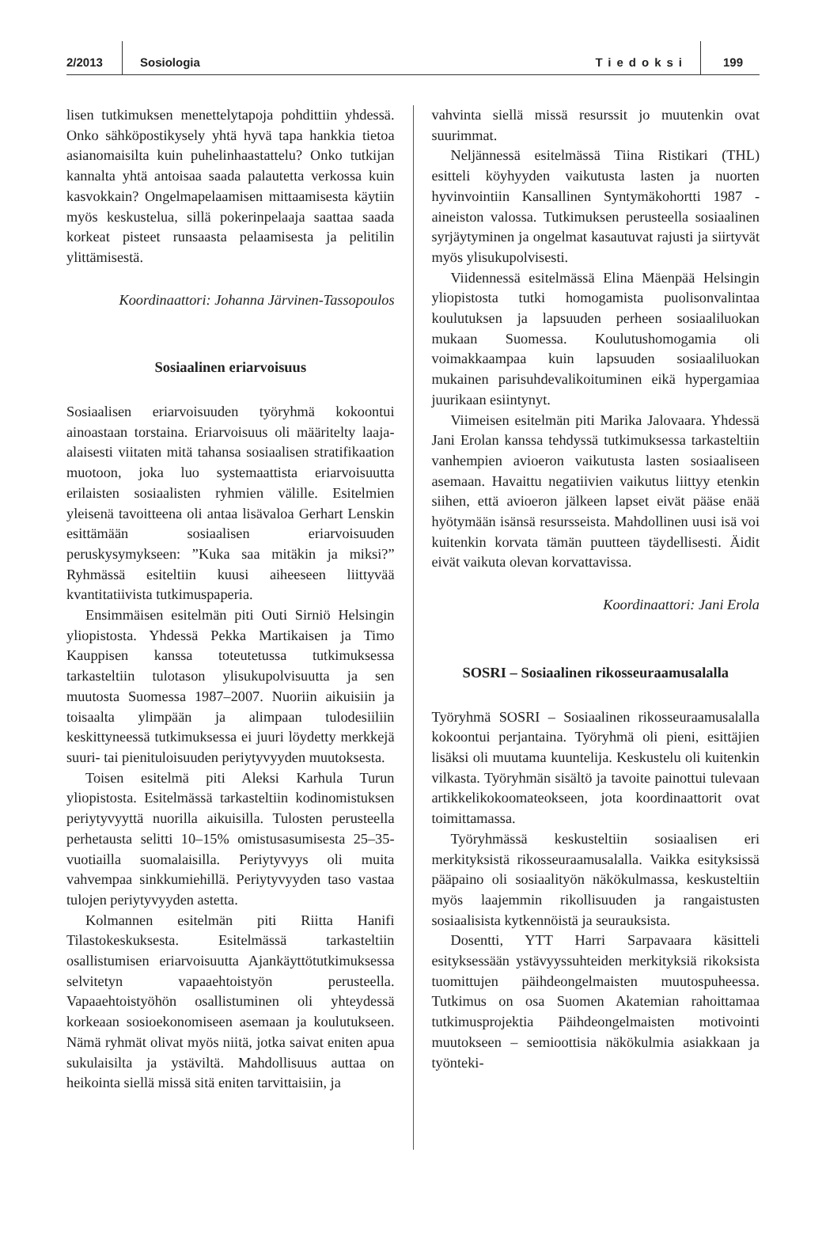2/2013 Sosiologia Tiedoksi 199
lisen tutkimuksen menettelytapoja pohdittiin yhdessä. Onko sähköpostikysely yhtä hyvä tapa hankkia tietoa asianomaisilta kuin puhelinhaastattelu? Onko tutkijan kannalta yhtä antoisaa saada palautetta verkossa kuin kasvokkain? Ongelmapelaamisen mittaamisesta käytiin myös keskustelua, sillä pokerinpelaaja saattaa saada korkeat pisteet runsaasta pelaamisesta ja pelitilin ylittämisestä.
Koordinaattori: Johanna Järvinen-Tassopoulos
Sosiaalinen eriarvoisuus
Sosiaalisen eriarvoisuuden työryhmä kokoontui ainoastaan torstaina. Eriarvoisuus oli määritelty laaja-alaisesti viitaten mitä tahansa sosiaalisen stratifikaation muotoon, joka luo systemaattista eriarvoisuutta erilaisten sosiaalisten ryhmien välille. Esitelmien yleisenä tavoitteena oli antaa lisävaloa Gerhart Lenskin esittämään sosiaalisen eriarvoisuuden peruskysymykseen: ”Kuka saa mitäkin ja miksi?” Ryhmässä esiteltiin kuusi aiheeseen liittyvää kvantitatiivista tutkimuspaperia.
Ensimmäisen esitelmän piti Outi Sirniö Helsingin yliopistosta. Yhdessä Pekka Martikaisen ja Timo Kauppisen kanssa toteutetussa tutkimuksessa tarkasteltiin tulotason ylisukupolvisuutta ja sen muutosta Suomessa 1987–2007. Nuoriin aikuisiin ja toisaalta ylimpään ja alimpaan tulodesiiliin keskittyneessä tutkimuksessa ei juuri löydetty merkkejä suuri- tai pienituloisuuden periytyvyyden muutoksesta.
Toisen esitelmä piti Aleksi Karhula Turun yliopistosta. Esitelmässä tarkasteltiin kodinomistuksen periytyvyyttä nuorilla aikuisilla. Tulosten perusteella perhetausta selitti 10–15% omistusasumisesta 25–35-vuotiailla suomalaisilla. Periytyvyys oli muita vahvempaa sinkkumiehillä. Periytyvyyden taso vastaa tulojen periytyvyyden astetta.
Kolmannen esitelmän piti Riitta Hanifi Tilastokeskuksesta. Esitelmässä tarkasteltiin osallistumisen eriarvoisuutta Ajankäyttötutkimuksessa selvitetyn vapaaehtoistyön perusteella. Vapaaehtoistyöhön osallistuminen oli yhteydessä korkeaan sosioekonomiseen asemaan ja koulutukseen. Nämä ryhmät olivat myös niitä, jotka saivat eniten apua sukulaisilta ja ystäviltä. Mahdollisuus auttaa on heikointa siellä missä sitä eniten tarvittaisiin, ja
vahvinta siellä missä resurssit jo muutenkin ovat suurimmat.
Neljännessä esitelmässä Tiina Ristikari (THL) esitteli köyhyyden vaikutusta lasten ja nuorten hyvinvointiin Kansallinen Syntymäkohortti 1987 -aineiston valossa. Tutkimuksen perusteella sosiaalinen syrjäytyminen ja ongelmat kasautuvat rajusti ja siirtyvät myös ylisukupolvisesti.
Viidennessä esitelmässä Elina Mäenpää Helsingin yliopistosta tutki homogamista puolisonvalintaa koulutuksen ja lapsuuden perheen sosiaaliluokan mukaan Suomessa. Koulutushomogamia oli voimakkaampaa kuin lapsuuden sosiaaliluokan mukainen parisuhdevalikoituminen eikä hypergamiaa juurikaan esiintynyt.
Viimeisen esitelmän piti Marika Jalovaara. Yhdessä Jani Erolan kanssa tehdyssä tutkimuksessa tarkasteltiin vanhempien avioeron vaikutusta lasten sosiaaliseen asemaan. Havaittu negatiivien vaikutus liittyy etenkin siihen, että avioeron jälkeen lapset eivät pääse enää hyötymään isänsä resursseista. Mahdollinen uusi isä voi kuitenkin korvata tämän puutteen täydellisesti. Äidit eivät vaikuta olevan korvattavissa.
Koordinaattori: Jani Erola
SOSRI – Sosiaalinen rikosseuraamusalalla
Työryhmä SOSRI – Sosiaalinen rikosseuraamusalalla kokoontui perjantaina. Työryhmä oli pieni, esittäjien lisäksi oli muutama kuuntelija. Keskustelu oli kuitenkin vilkasta. Työryhmän sisältö ja tavoite painottui tulevaan artikkelikokoomateokseen, jota koordinaattorit ovat toimittamassa.
Työryhmässä keskusteltiin sosiaalisen eri merkityksistä rikosseuraamusalalla. Vaikka esityksissä pääpaino oli sosiaalityön näkökulmassa, keskusteltiin myös laajemmin rikollisuuden ja rangaistusten sosiaalisista kytkennöistä ja seurauksista.
Dosentti, YTT Harri Sarpavaara käsitteli esityksessään ystävyyssuhteiden merkityksiä rikoksista tuomittujen päihdeongelmaisten muutospuheessa. Tutkimus on osa Suomen Akatemian rahoittamaa tutkimusprojektia Päihdeongelmaisten motivointi muutokseen – semioottisia näkökulmia asiakkaan ja työnteki-